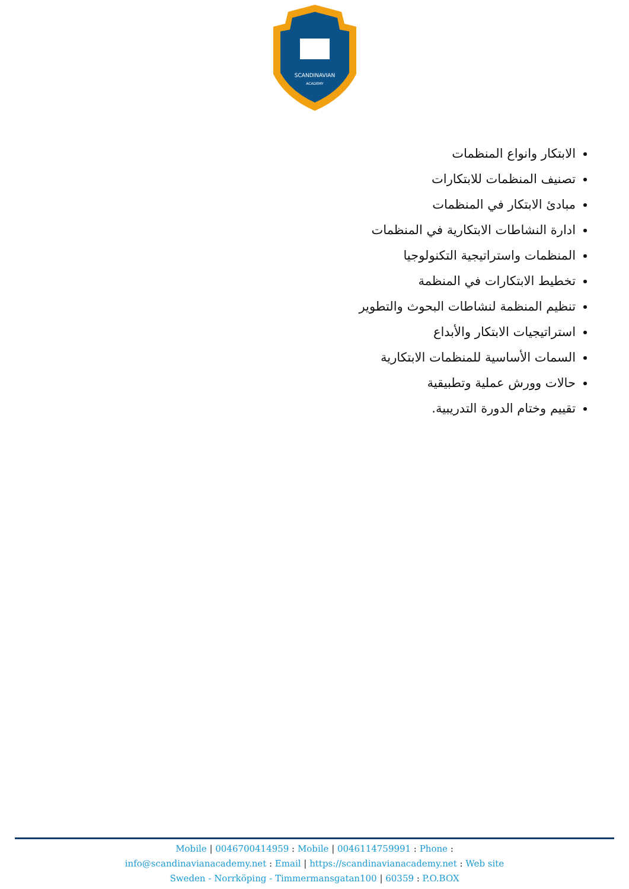SCANDINAVIAN
ACADEMY
الابتكار وانواع المنظمات
تصنيف المنظمات للابتكارات
مبادئ الابتكار في المنظمات
ادارة النشاطات الابتكارية في المنظمات
المنظمات واستراتيجية التكنولوجيا
تخطيط الابتكارات في المنظمة
تنظيم المنظمة لنشاطات البحوث والتطوير
استراتيجيات الابتكار والأبداع
السمات الأساسية للمنظمات الابتكارية
حالات وورش عملية وتطبيقية
تقييم وختام الدورة التدريبية.
Mobile | 0046700414959 : Mobile | 0046114759991 : Phone :
info@scandinavianacademy.net : Email | https://scandinavianacademy.net : Web site
Sweden - Norrköping - Timmermansgatan100 | 60359 : P.O.BOX